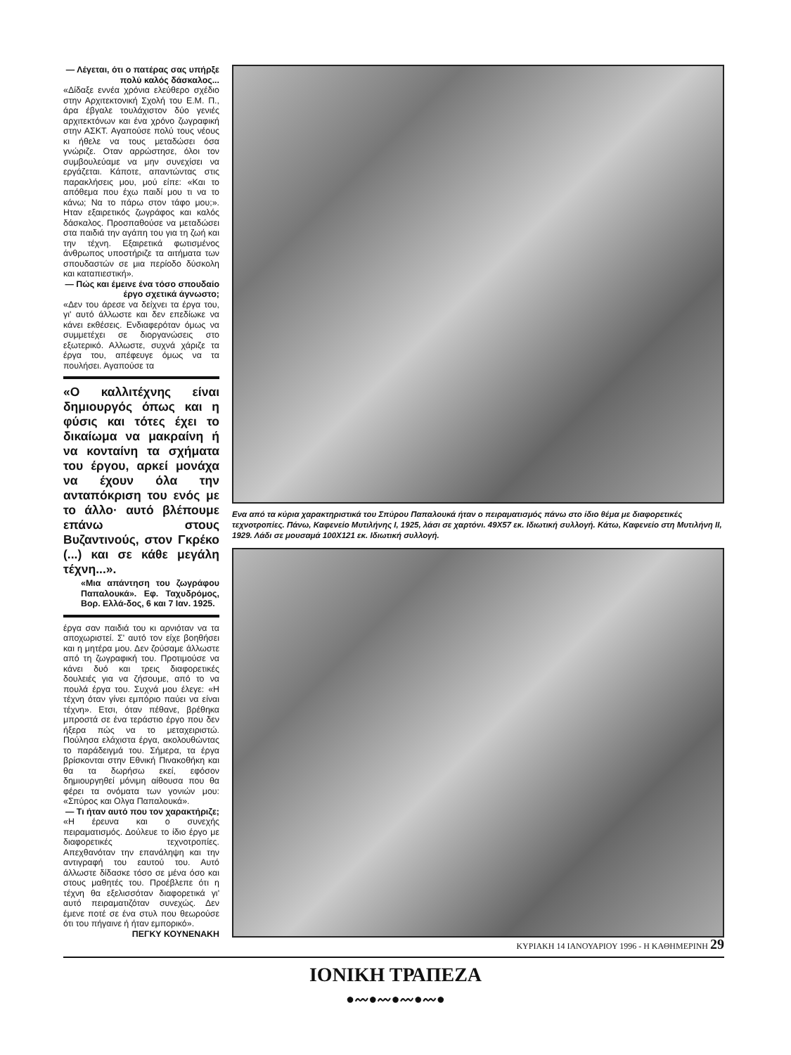— Λέγεται, ότι ο πατέρας σας υπήρξε πολύ καλός δάσκαλος...
«Δίδαξε εννέα χρόνια ελεύθερο σχέδιο στην Αρχιτεκτονική Σχολή του Ε.Μ. Π., άρα έβγαλε τουλάχιστον δύο γενιές αρχιτεκτόνων και ένα χρόνο ζωγραφική στην ΑΣΚΤ. Αγαπούσε πολύ τους νέους κι ήθελε να τους μεταδώσει όσα γνώριζε. Οταν αρρώστησε, όλοι τον συμβουλεύαμε να μην συνεχίσει να εργάζεται. Κάποτε, απαντώντας στις παρακλήσεις μου, μού είπε: «Και το απόθεμα που έχω παιδί μου τι να το κάνω; Να το πάρω στον τάφο μου;». Ηταν εξαιρετικός ζωγράφος και καλός δάσκαλος. Προσπαθούσε να μεταδώσει στα παιδιά την αγάπη του για τη ζωή και την τέχνη. Εξαιρετικά φωτισμένος άνθρωπος υποστήριζε τα αιτήματα των σπουδαστών σε μια περίοδο δύσκολη και καταπιεστική».
— Πώς και έμεινε ένα τόσο σπουδαίο έργο σχετικά άγνωστο;
«Δεν του άρεσε να δείχνει τα έργα του, γι' αυτό άλλωστε και δεν επεδίωκε να κάνει εκθέσεις. Ενδιαφερόταν όμως να συμμετέχει σε διοργανώσεις στο εξωτερικό. Αλλωστε, συχνά χάριζε τα έργα του, απέφευγε όμως να τα πουλήσει. Αγαπούσε τα
«Ο καλλιτέχνης είναι δημιουργός όπως και η φύσις και τότες έχει το δικαίωμα να μακραίνη ή να κονταίνη τα σχήματα του έργου, αρκεί μονάχα να έχουν όλα την ανταπόκριση του ενός με το άλλο· αυτό βλέπουμε επάνω στους Βυζαντινούς, στον Γκρέκο (...) και σε κάθε μεγάλη τέχνη...».
«Μια απάντηση του ζωγράφου Παπαλουκά». Εφ. Ταχυδρόμος, Βορ. Ελλά-δος, 6 και 7 Ιαν. 1925.
έργα σαν παιδιά του κι αρνιόταν να τα αποχωριστεί. Σ' αυτό τον είχε βοηθήσει και η μητέρα μου. Δεν ζούσαμε άλλωστε από τη ζωγραφική του. Προτιμούσε να κάνει δυό και τρεις διαφορετικές δουλειές για να ζήσουμε, από το να πουλά έργα του. Συχνά μου έλεγε: «Η τέχνη όταν γίνει εμπόριο παύει να είναι τέχνη». Ετσι, όταν πέθανε, βρέθηκα μπροστά σε ένα τεράστιο έργο που δεν ήξερα πώς να το μεταχειριστώ. Πούλησα ελάχιστα έργα, ακολουθώντας το παράδειγμά του. Σήμερα, τα έργα βρίσκονται στην Εθνική Πινακοθήκη και θα τα δωρήσω εκεί, εφόσον δημιουργηθεί μόνιμη αίθουσα που θα φέρει τα ονόματα των γονιών μου: «Σπύρος και Ολγα Παπαλουκά».
— Τι ήταν αυτό που τον χαρακτήριζε;
«Η έρευνα και ο συνεχής πειραματισμός. Δούλευε το ίδιο έργο με διαφορετικές τεχνοτροπίες. Απεχθανόταν την επανάληψη και την αντιγραφή του εαυτού του. Αυτό άλλωστε δίδασκε τόσο σε μένα όσο και στους μαθητές του. Προέβλεπε ότι η τέχνη θα εξελισσόταν διαφορετικά γι' αυτό πειραματιζόταν συνεχώς. Δεν έμενε ποτέ σε ένα στυλ που θεωρούσε ότι του πήγαινε ή ήταν εμπορικό».
ΠΕΓΚΥ ΚΟΥΝΕΝΑΚΗ
Ενα από τα κύρια χαρακτηριστικά του Σπύρου Παπαλουκά ήταν ο πειραματισμός πάνω στο ίδιο θέμα με διαφορετικές τεχνοτροπίες. Πάνω, Καφενείο Μυτιλήνης Ι, 1925, λάσι σε χαρτόνι. 49Χ57 εκ. Ιδιωτική συλλογή. Κάτω, Καφενείο στη Μυτιλήνη ΙΙ, 1929. Λάδι σε μουσαμά 100Χ121 εκ. Ιδιωτική συλλογή.
ΚΥΡΙΑΚΗ 14 ΙΑΝΟΥΑΡΙΟΥ 1996 - Η ΚΑΘΗΜΕΡΙΝΗ 29
ΙΟΝΙΚΗ ΤΡΑΠΕΖΑ
●〰●〰●〰●〰●